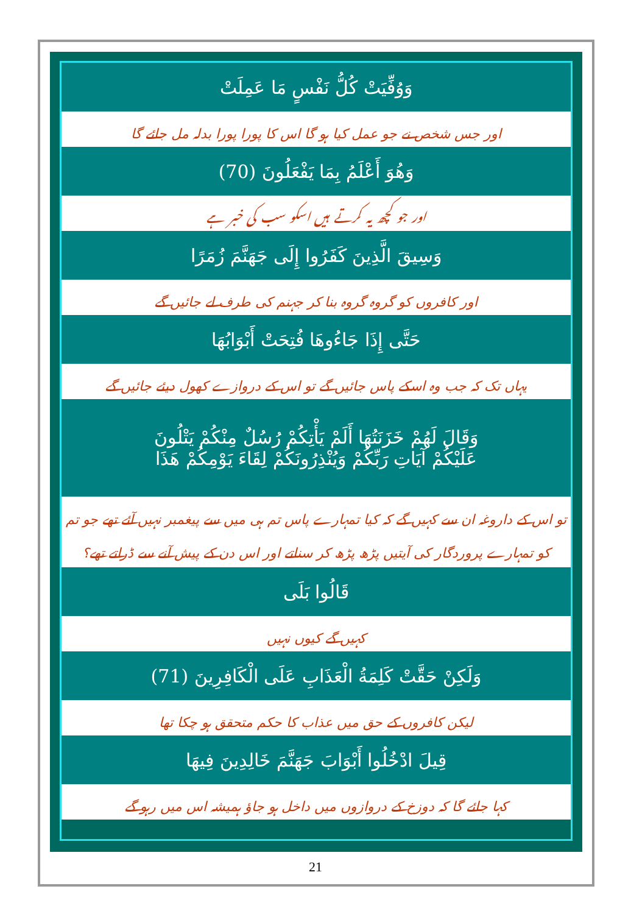وَوُفِّيَتْ كُلُّ نَفْسٍ مَا عَمِلَتْ
اور جس شخص نے جو عمل کیا ہو گا اس کا پورا پورا بدلہ مل جائے گا
وَهُوَ أَعْلَمُ بِمَا يَفْعَلُونَ (70)
اور جو کچھ یہ کرتے ہیں اسکو سب کی خبر ہے
وَسِيقَ الَّذِينَ كَفَرُوا إِلَى جَهَنَّمَ زُمَرًا
اور کافروں کو گروہ گروہ بنا کر جہنم کی طرف لے جائیں گے
حَتَّى إِذَا جَاءُوهَا فُتِحَتْ أَبْوَابُهَا
یہاں تک کہ جب وہ اسکے پاس جائیں گے تو اس کے دروازے کھول دیئے جائیں گے
وَقَالَ لَهُمْ خَزَنَتُهَا أَلَمْ يَأْتِكُمْ رُسُلٌ مِنْكُمْ يَتْلُونَ
عَلَيْكُمْ آيَاتِ رَبِّكُمْ وَيُنْذِرُونَكُمْ لِقَاءَ يَوْمِكُمْ هَذَا
تو اس کے داروغہ ان سے کہیں گے کہ کیا تمہارے پاس تم ہی میں سے پیغمبر نہیں آئے تھے جو تم
کو تمہارے پروردگار کی آیتیں پڑھ پڑھ کر سناتے اور اس دن کے پیش آنے سے ڈراتے تھے؟
قَالُوا بَلَى
کہیں گے کیوں نہیں
وَلَكِنْ حَقَّتْ كَلِمَةُ الْعَذَابِ عَلَى الْكَافِرِينَ (71)
لیکن کافروں کے حق میں عذاب کا حکم متحقق ہو چکا تھا
قِيلَ ادْخُلُوا أَبْوَابَ جَهَنَّمَ خَالِدِينَ فِيهَا
کہا جائے گا کہ دوزخ کے دروازوں میں داخل ہو جاؤ ہمیشہ اس میں رہو گے
21